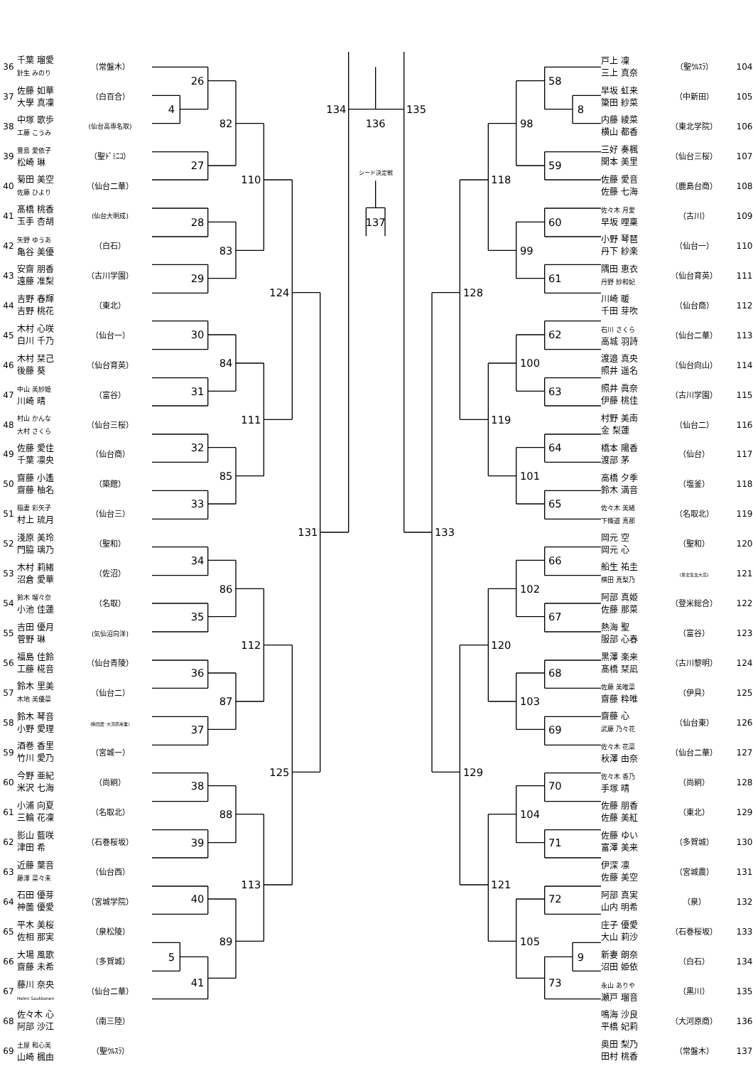| 36 | 千葉 瑠愛 針生 みのり | （常盤木） |
| 37 | 佐藤 如華 大學 真凜 | （白百合） |
| 38 | 中塚 歌歩 工藤 こうみ | (仙台高専名取) |
| 39 | 豊島 愛依子 松崎 琳 | （聖ﾄﾞﾐﾆｺ） |
| 40 | 菊田 美空 佐藤 ひより | （仙台二華） |
| 41 | 髙橋 桃香 玉手 杏胡 | (仙台大明成) |
| 42 | 矢野 ゆうあ 亀谷 美優 | （白石） |
| 43 | 安齋 朋香 遠藤 准梨 | （古川学園） |
| 44 | 吉野 春輝 吉野 桃花 | （東北） |
| 45 | 木村 心咲 白川 千乃 | （仙台一） |
| 46 | 木村 栞己 後藤 葵 | （仙台育英） |
| 47 | 中山 美紗姫 川崎 晴 | （富谷） |
| 48 | 村山 かんな 大村 さくら | （仙台三桜） |
| 49 | 佐藤 愛佳 千葉 凛央 | （仙台商） |
| 50 | 齋藤 小遙 齋藤 柚名 | （築館） |
| 51 | 稲妻 彩矢子 村上 琉月 | （仙台三） |
| 52 | 淺原 美玲 門脇 璃乃 | （聖和） |
| 53 | 木村 莉緒 沼倉 愛華 | （佐沼） |
| 54 | 鈴木 瑠々奈 小池 佳蓮 | （名取） |
| 55 | 吉田 優月 菅野 琳 | (気仙沼向洋) |
| 56 | 福島 佳鈴 工藤 椛音 | （仙台青陵） |
| 57 | 鈴木 里美 木地 美優菜 | （仙台二） |
| 58 | 鈴木 琴音 小野 愛理 | (柴田農･大河原産業) |
| 59 | 酒巻 香里 竹川 愛乃 | （宮城一） |
| 60 | 今野 亜紀 米沢 七海 | （尚絅） |
| 61 | 小浦 向夏 三輪 花凜 | （名取北） |
| 62 | 影山 藍咲 津田 希 | （石巻桜坂） |
| 63 | 近藤 葉音 藤澤 菜々未 | （仙台西） |
| 64 | 石田 優芽 神薗 優愛 | （宮城学院） |
| 65 | 平木 美桜 佐相 那実 | （泉松陵） |
| 66 | 大場 風歌 齋藤 未希 | （多賀城） |
| 67 | 藤川 奈央 Helmi Saukkonen | （仙台二華） |
| 68 | 佐々木 心 阿部 沙江 | （南三陸） |
| 69 | 土屋 和心美 山崎 楓由 | （聖ｳﾙｽﾗ） |
26
4
27
82
28
29
83
110
30
31
84
32
33
85
111
124
34
35
86
36
37
87
112
38
39
88
40
5
41
89
113
125
131
134
136
シード決定戦
137
135
58
8
98
59
118
60
99
61
128
62
100
63
119
64
101
65
133
66
102
67
120
68
103
69
129
70
104
71
121
72
105
9
73
| 戸上 凜 三上 真奈 | （聖ｳﾙｽﾗ） | 104 |
| 早坂 虹来 簗田 紗菜 | （中新田） | 105 |
| 内藤 綾菜 横山 都香 | （東北学院） | 106 |
| 三好 奏楓 関本 美里 | （仙台三桜） | 107 |
| 佐藤 愛音 佐藤 七海 | （鹿島台商） | 108 |
| 佐々木 月愛 早坂 哩稟 | （古川） | 109 |
| 小野 琴琶 丹下 紗楽 | （仙台一） | 110 |
| 隅田 恵衣 丹野 紗和妃 | （仙台育英） | 111 |
| 川崎 暖 千田 芽吹 | （仙台商） | 112 |
| 石川 さくら 高城 羽詩 | （仙台二華） | 113 |
| 渡邉 真央 照井 遥名 | （仙台向山） | 114 |
| 照井 眞奈 伊藤 桃佳 | （古川学園） | 115 |
| 村野 美南 金 梨蓮 | （仙台二） | 116 |
| 橋本 陽香 渡部 茅 | （仙台） | 117 |
| 高橋 夕季 鈴木 満音 | （塩釜） | 118 |
| 佐々木 美緒 下條道 真那 | （名取北） | 119 |
| 岡元 空 岡元 心 | （聖和） | 120 |
| 船生 祐圭 横田 真梨乃 | (東北生文大高) | 121 |
| 阿部 真姫 佐藤 那菜 | （登米総合） | 122 |
| 熱海 聖 服部 心春 | （富谷） | 123 |
| 黒澤 楽来 髙橋 栞凪 | （古川黎明） | 124 |
| 佐藤 美唯菜 齋藤 粋唯 | （伊具） | 125 |
| 齋藤 心 武藤 乃々花 | （仙台東） | 126 |
| 佐々木 花菜 秋澤 由奈 | （仙台二華） | 127 |
| 佐々木 香乃 手塚 晴 | （尚絅） | 128 |
| 佐藤 朋香 佐藤 美紅 | （東北） | 129 |
| 佐藤 ゆい 富澤 美来 | （多賀城） | 130 |
| 伊深 凛 佐藤 美空 | （宮城農） | 131 |
| 阿部 真実 山内 明希 | （泉） | 132 |
| 庄子 優愛 大山 莉沙 | （石巻桜坂） | 133 |
| 新妻 朗奈 沼田 姫依 | （白石） | 134 |
| 永山 ありや 瀬戸 瑠音 | （黒川） | 135 |
| 鳴海 沙良 平橋 妃莉 | （大河原商） | 136 |
| 奥田 梨乃 田村 桃香 | （常盤木） | 137 |